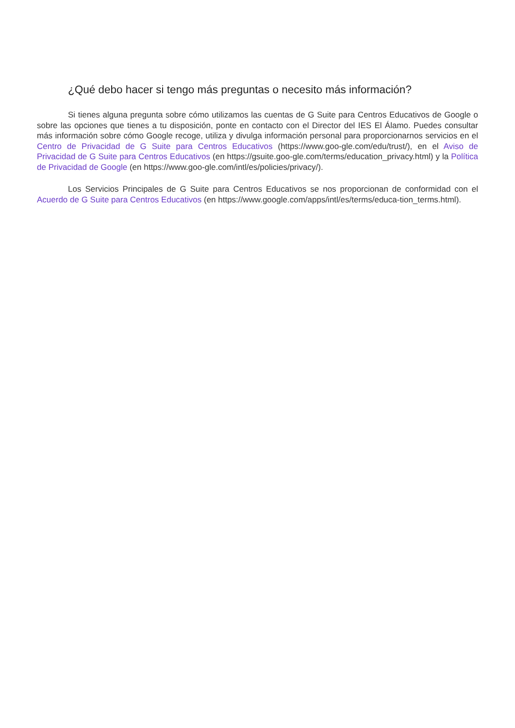¿Qué debo hacer si tengo más preguntas o necesito más información?
Si tienes alguna pregunta sobre cómo utilizamos las cuentas de G Suite para Centros Educativos de Google o sobre las opciones que tienes a tu disposición, ponte en contacto con el Director del IES El Álamo. Puedes consultar más información sobre cómo Google recoge, utiliza y divulga información personal para proporcionarnos servicios en el Centro de Privacidad de G Suite para Centros Educativos (https://www.goo-gle.com/edu/trust/), en el Aviso de Privacidad de G Suite para Centros Educativos (en https://gsuite.goo-gle.com/terms/education_privacy.html) y la Política de Privacidad de Google (en https://www.goo-gle.com/intl/es/policies/privacy/).
Los Servicios Principales de G Suite para Centros Educativos se nos proporcionan de conformidad con el Acuerdo de G Suite para Centros Educativos (en https://www.google.com/apps/intl/es/terms/educa-tion_terms.html).